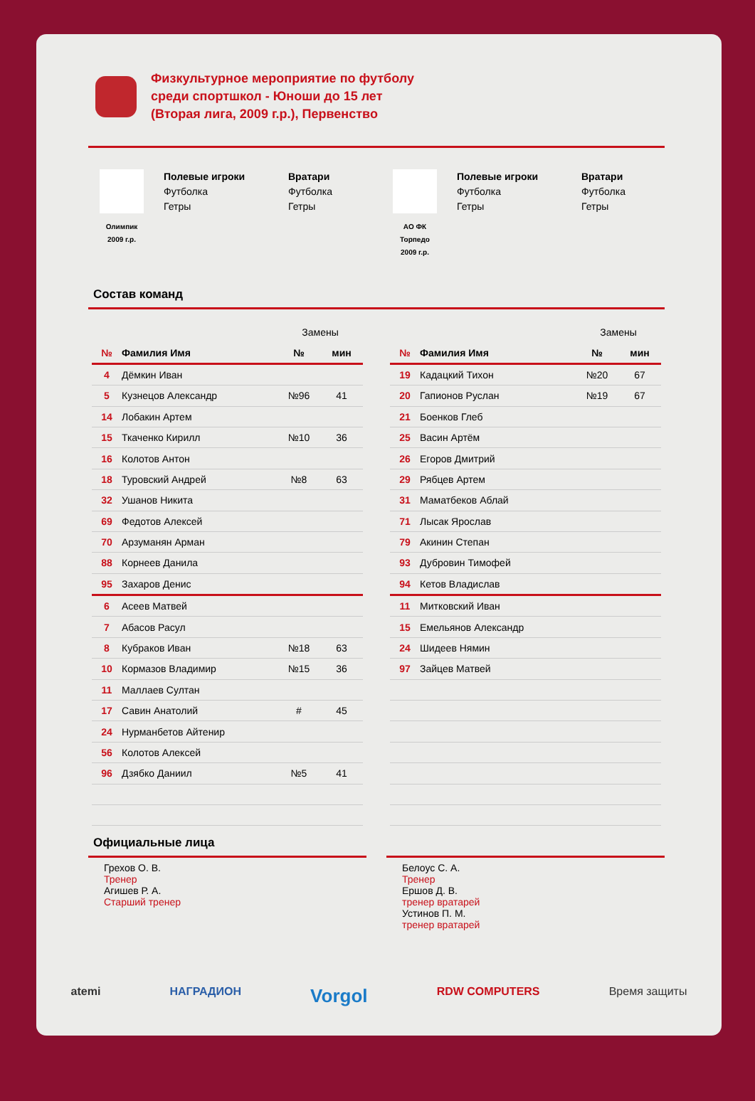Физкультурное мероприятие по футболу
среди спортшкол - Юноши до 15 лет
(Вторая лига, 2009 г.р.), Первенство
Олимпик
2009 г.р.
Полевые игроки
Футболка
Гетры
Вратари
Футболка
Гетры
АО ФК
Торпедо
2009 г.р.
Полевые игроки
Футболка
Гетры
Вратари
Футболка
Гетры
Состав команд
| | | Замены | |
| № | Фамилия Имя | № | мин |
| 4 | Дёмкин Иван | | |
| 5 | Кузнецов Александр | №96 | 41 |
| 14 | Лобакин Артем | | |
| 15 | Ткаченко Кирилл | №10 | 36 |
| 16 | Колотов Антон | | |
| 18 | Туровский Андрей | №8 | 63 |
| 32 | Ушанов Никита | | |
| 69 | Федотов Алексей | | |
| 70 | Арзуманян Арман | | |
| 88 | Корнеев Данила | | |
| 95 | Захаров Денис | | |
| 6 | Асеев Матвей | | |
| 7 | Абасов Расул | | |
| 8 | Кубраков Иван | №18 | 63 |
| 10 | Кормазов Владимир | №15 | 36 |
| 11 | Маллаев Султан | | |
| 17 | Савин Анатолий | # | 45 |
| 24 | Нурманбетов Айтенир | | |
| 56 | Колотов Алексей | | |
| 96 | Дзябко Даниил | №5 | 41 |
| | | Замены | |
| № | Фамилия Имя | № | мин |
| 19 | Кадацкий Тихон | №20 | 67 |
| 20 | Гапионов Руслан | №19 | 67 |
| 21 | Боенков Глеб | | |
| 25 | Васин Артём | | |
| 26 | Егоров Дмитрий | | |
| 29 | Рябцев Артем | | |
| 31 | Маматбеков Аблай | | |
| 71 | Лысак Ярослав | | |
| 79 | Акинин Степан | | |
| 93 | Дубровин Тимофей | | |
| 94 | Кетов Владислав | | |
| 11 | Митковский Иван | | |
| 15 | Емельянов Александр | | |
| 24 | Шидеев Нямин | | |
| 97 | Зайцев Матвей | | |
Официальные лица
Грехов О. В.
Тренер
Агишев Р. А.
Старший тренер
Белоус С. А.
Тренер
Ершов Д. В.
тренер вратарей
Устинов П. М.
тренер вратарей
atemi НАГРАДИОН Vorgol RDW COMPUTERS Время защиты